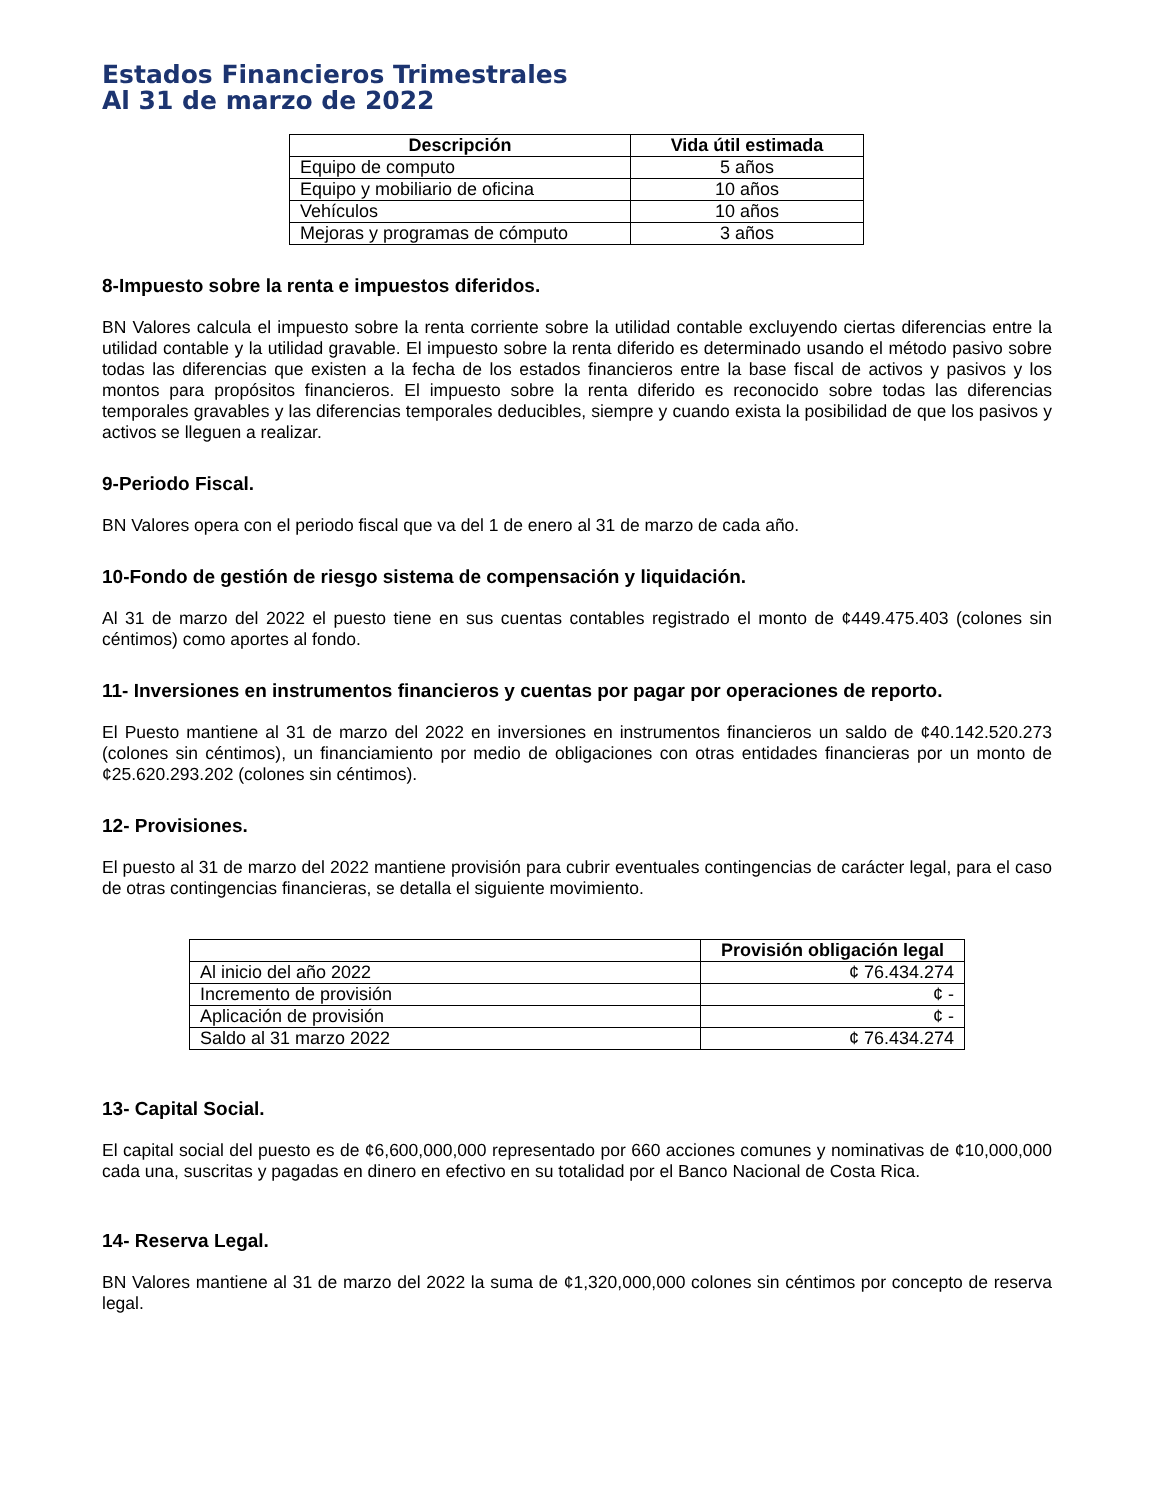Estados Financieros Trimestrales
Al 31 de marzo de 2022
| Descripción | Vida útil estimada |
| --- | --- |
| Equipo de computo | 5 años |
| Equipo y mobiliario de oficina | 10 años |
| Vehículos | 10 años |
| Mejoras y programas de cómputo | 3 años |
8-Impuesto sobre la renta e impuestos diferidos.
BN Valores calcula el impuesto sobre la renta corriente sobre la utilidad contable excluyendo ciertas diferencias entre la utilidad contable y la utilidad gravable. El impuesto sobre la renta diferido es determinado usando el método pasivo sobre todas las diferencias que existen a la fecha de los estados financieros entre la base fiscal de activos y pasivos y los montos para propósitos financieros. El impuesto sobre la renta diferido es reconocido sobre todas las diferencias temporales gravables y las diferencias temporales deducibles, siempre y cuando exista la posibilidad de que los pasivos y activos se lleguen a realizar.
9-Periodo Fiscal.
BN Valores opera con el periodo fiscal que va del 1 de enero al 31 de marzo de cada año.
10-Fondo de gestión de riesgo sistema de compensación y liquidación.
Al 31 de marzo del 2022 el puesto tiene en sus cuentas contables registrado el monto de ¢449.475.403 (colones sin céntimos) como aportes al fondo.
11- Inversiones en instrumentos financieros y cuentas por pagar por operaciones de reporto.
El Puesto mantiene al 31 de marzo del 2022 en inversiones en instrumentos financieros un saldo de ¢40.142.520.273 (colones sin céntimos), un financiamiento por medio de obligaciones con otras entidades financieras por un monto de ¢25.620.293.202 (colones sin céntimos).
12- Provisiones.
El puesto al 31 de marzo del 2022 mantiene provisión para cubrir eventuales contingencias de carácter legal, para el caso de otras contingencias financieras, se detalla el siguiente movimiento.
| | Provisión obligación legal |
| --- | --- |
| Al inicio del año 2022 | ¢ 76.434.274 |
| Incremento de provisión | ¢ - |
| Aplicación de provisión | ¢ - |
| Saldo al 31 marzo 2022 | ¢ 76.434.274 |
13- Capital Social.
El capital social del puesto es de ¢6,600,000,000 representado por 660 acciones comunes y nominativas de ¢10,000,000 cada una, suscritas y pagadas en dinero en efectivo en su totalidad por el Banco Nacional de Costa Rica.
14- Reserva Legal.
BN Valores mantiene al 31 de marzo del 2022 la suma de ¢1,320,000,000 colones sin céntimos por concepto de reserva legal.